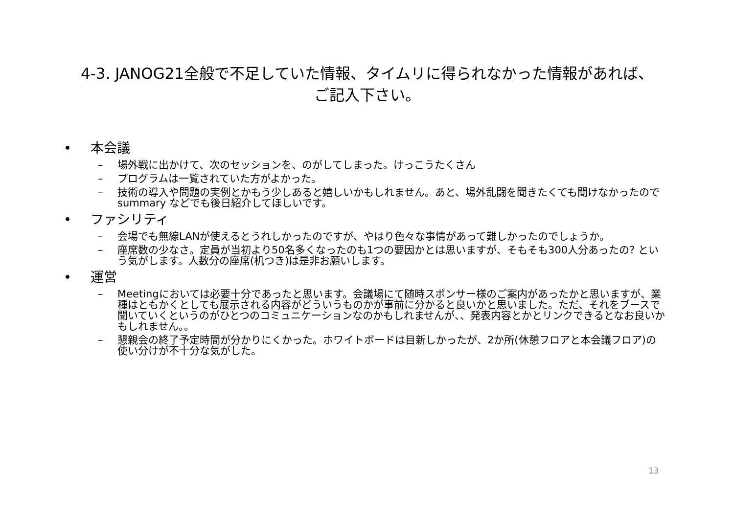4-3. JANOG21全般で不足していた情報、タイムリに得られなかった情報があれば、
ご記入下さい。
• 本会議
– 場外戦に出かけて、次のセッションを、のがしてしまった。けっこうたくさん
– プログラムは一覧されていた方がよかった。
– 技術の導入や問題の実例とかもう少しあると嬉しいかもしれません。あと、場外乱闘を聞きたくても聞けなかったので summary などでも後日紹介してほしいです。
• ファシリティ
– 会場でも無線LANが使えるとうれしかったのですが、やはり色々な事情があって難しかったのでしょうか。
– 座席数の少なさ。定員が当初より50名多くなったのも1つの要因かとは思いますが、そもそも300人分あったの? という気がします。人数分の座席(机つき)は是非お願いします。
• 運営
– Meetingにおいては必要十分であったと思います。会議場にて随時スポンサー様のご案内があったかと思いますが、業種はともかくとしても展示される内容がどういうものかが事前に分かると良いかと思いました。ただ、それをブースで聞いていくというのがひとつのコミュニケーションなのかもしれませんが、、発表内容とかとリンクできるとなお良いかもしれません。。
– 懇親会の終了予定時間が分かりにくかった。ホワイトボードは目新しかったが、2か所(休憩フロアと本会議フロア)の使い分けが不十分な気がした。
13